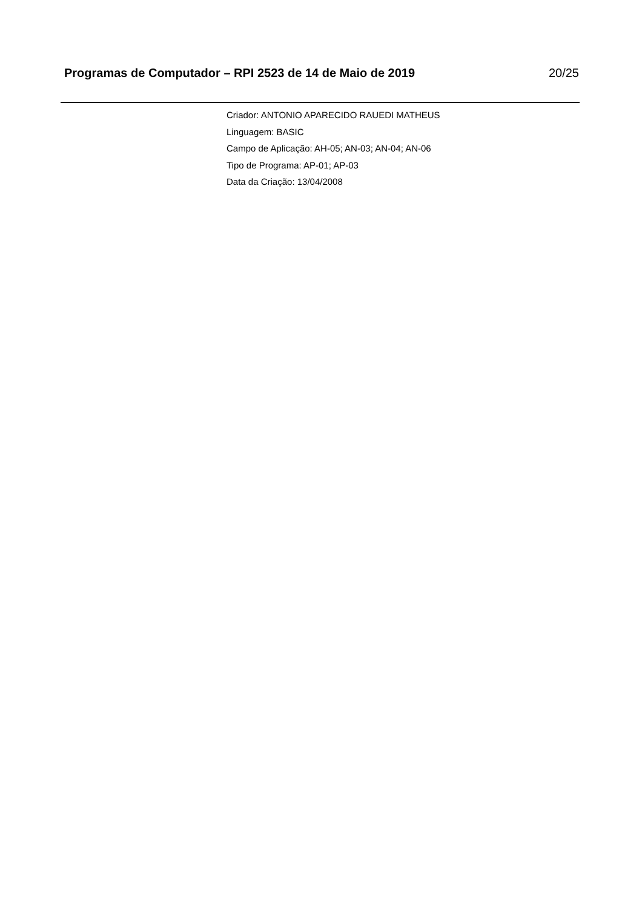Programas de Computador – RPI 2523 de 14 de Maio de 2019 20/25
Criador: ANTONIO APARECIDO RAUEDI MATHEUS
Linguagem: BASIC
Campo de Aplicação: AH-05; AN-03; AN-04; AN-06
Tipo de Programa: AP-01; AP-03
Data da Criação: 13/04/2008